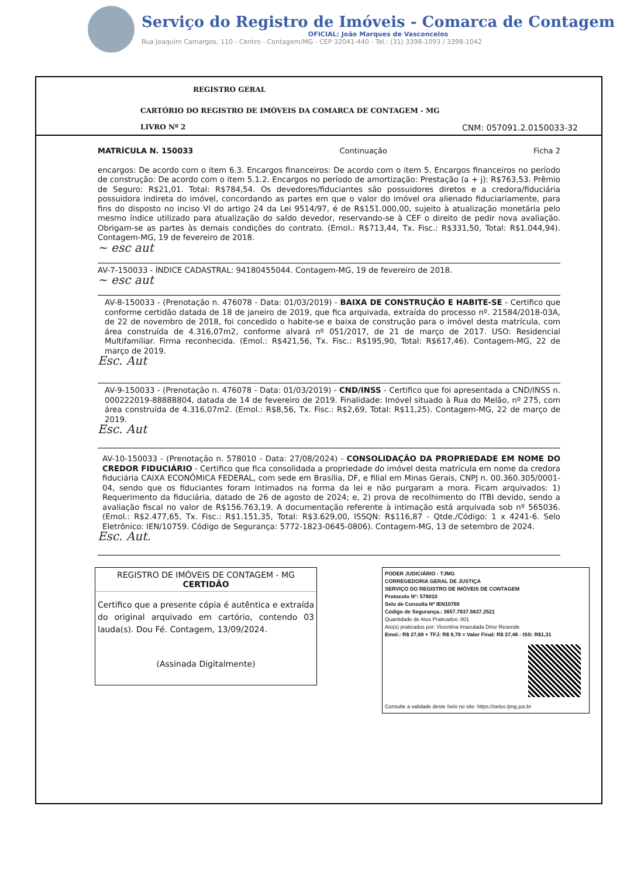Serviço do Registro de Imóveis - Comarca de Contagem
OFICIAL: João Marques de Vasconcelos
Rua Joaquim Camargos, 110 - Centro - Contagem/MG - CEP 32041-440 - Tel.: (31) 3398-1093 / 3398-1042
REGISTRO GERAL
CARTÓRIO DO REGISTRO DE IMÓVEIS DA COMARCA DE CONTAGEM - MG
LIVRO Nº 2 CNM: 057091.2.0150033-32
MATRÍCULA N. 150033 Continuação Ficha 2
encargos: De acordo com o item 6.3. Encargos financeiros: De acordo com o item 5. Encargos financeiros no período de construção: De acordo com o item 5.1.2. Encargos no período de amortização: Prestação (a + j): R$763,53. Prêmio de Seguro: R$21,01. Total: R$784,54. Os devedores/fiduciantes são possuidores diretos e a credora/fiduciária possuidora indireta do imóvel, concordando as partes em que o valor do imóvel ora alienado fiduciariamente, para fins do disposto no inciso VI do artigo 24 da Lei 9514/97, é de R$151.000,00, sujeito à atualização monetária pelo mesmo índice utilizado para atualização do saldo devedor, reservando-se à CEF o direito de pedir nova avaliação. Obrigam-se as partes às demais condições do contrato. (Emol.: R$713,44, Tx. Fisc.: R$331,50, Total: R$1.044,94). Contagem-MG, 19 de fevereiro de 2018.
~ esc aut
AV-7-150033 - ÍNDICE CADASTRAL: 94180455044. Contagem-MG, 19 de fevereiro de 2018.
~ esc aut
AV-8-150033 - (Prenotação n. 476078 - Data: 01/03/2019) - BAIXA DE CONSTRUÇÃO E HABITE-SE - Certifico que conforme certidão datada de 18 de janeiro de 2019, que fica arquivada, extraída do processo nº. 21584/2018-03A, de 22 de novembro de 2018, foi concedido o habite-se e baixa de construção para o imóvel desta matrícula, com área construída de 4.316,07m2, conforme alvará nº 051/2017, de 21 de março de 2017. USO: Residencial Multifamiliar. Firma reconhecida. (Emol.: R$421,56, Tx. Fisc.: R$195,90, Total: R$617,46). Contagem-MG, 22 de março de 2019.
Esc. Aut
AV-9-150033 - (Prenotação n. 476078 - Data: 01/03/2019) - CND/INSS - Certifico que foi apresentada a CND/INSS n. 000222019-88888804, datada de 14 de fevereiro de 2019. Finalidade: Imóvel situado à Rua do Melão, nº 275, com área construída de 4.316,07m2. (Emol.: R$8,56, Tx. Fisc.: R$2,69, Total: R$11,25). Contagem-MG, 22 de março de 2019.
Esc. Aut
AV-10-150033 - (Prenotação n. 578010 - Data: 27/08/2024) - CONSOLIDAÇÃO DA PROPRIEDADE EM NOME DO CREDOR FIDUCIÁRIO - Certifico que fica consolidada a propriedade do imóvel desta matrícula em nome da credora fiduciária CAIXA ECONÔMICA FEDERAL, com sede em Brasília, DF, e filial em Minas Gerais, CNPJ n. 00.360.305/0001-04, sendo que os fiduciantes foram intimados na forma da lei e não purgaram a mora. Ficam arquivados: 1) Requerimento da fiduciária, datado de 26 de agosto de 2024; e, 2) prova de recolhimento do ITBI devido, sendo a avaliação fiscal no valor de R$156.763,19. A documentação referente à intimação está arquivada sob nº 565036. (Emol.: R$2.477,65, Tx. Fisc.: R$1.151,35, Total: R$3.629,00, ISSQN: R$116,87 - Qtde./Código: 1 x 4241-6. Selo Eletrônico: IEN/10759. Código de Segurança: 5772-1823-0645-0806). Contagem-MG, 13 de setembro de 2024.
Esc. Aut.
REGISTRO DE IMÓVEIS DE CONTAGEM - MG
CERTIDÃO
Certifico que a presente cópia é autêntica e extraída do original arquivado em cartório, contendo 03 lauda(s). Dou Fé. Contagem, 13/09/2024.
(Assinada Digitalmente)
PODER JUDICIÁRIO - TJMG
CORREGEDORIA GERAL DE JUSTIÇA
SERVIÇO DO REGISTRO DE IMÓVEIS DE CONTAGEM
Protocolo Nº: 578010
Selo de Consulta Nº IEN10760
Código de Segurança.: 3657.7837.5637.2521
Quantidade de Atos Praticados: 001
Ato(s) praticados por: Vicentina Imaculada Diniz Resende
Emol.: R$ 27,68 + TFJ: R$ 9,78 = Valor Final: R$ 37,46 - ISS: R$1,31
Consulte a validade deste Selo no site: https://selos.tjmg.jus.br